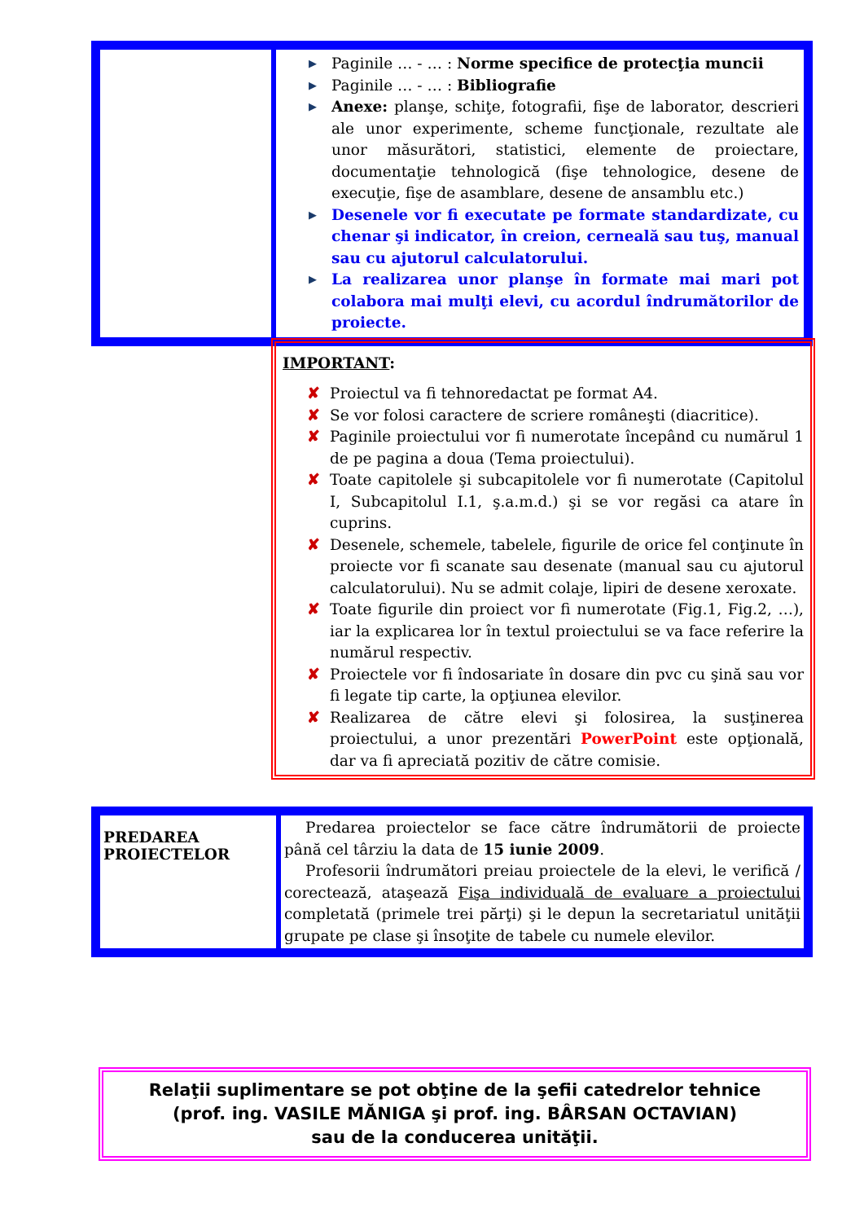| | ▶ Paginile … - … : Norme specifice de protecţia muncii ▶ Paginile … - … : Bibliografie ▶ Anexe: planşe, schiţe, fotografii, fişe de laborator, descrieri ale unor experimente, scheme funcţionale, rezultate ale unor măsurători, statistici, elemente de proiectare, documentaţie tehnologică (fişe tehnologice, desene de execuţie, fişe de asamblare, desene de ansamblu etc.) ▶ Desenele vor fi executate pe formate standardizate, cu chenar şi indicator, în creion, cerneală sau tuş, manual sau cu ajutorul calculatorului. ▶ La realizarea unor planşe în formate mai mari pot colabora mai mulţi elevi, cu acordul îndrumătorilor de proiecte. |
IMPORTANT:
✘ Proiectul va fi tehnoredactat pe format A4.
✘ Se vor folosi caractere de scriere româneşti (diacritice).
✘ Paginile proiectului vor fi numerotate începând cu numărul 1 de pe pagina a doua (Tema proiectului).
✘ Toate capitolele şi subcapitolele vor fi numerotate (Capitolul I, Subcapitolul I.1, ş.a.m.d.) şi se vor regăsi ca atare în cuprins.
✘ Desenele, schemele, tabelele, figurile de orice fel conţinute în proiecte vor fi scanate sau desenate (manual sau cu ajutorul calculatorului). Nu se admit colaje, lipiri de desene xeroxate.
✘ Toate figurile din proiect vor fi numerotate (Fig.1, Fig.2, …), iar la explicarea lor în textul proiectului se va face referire la numărul respectiv.
✘ Proiectele vor fi îndosariate în dosare din pvc cu şină sau vor fi legate tip carte, la opţiunea elevilor.
✘ Realizarea de către elevi şi folosirea, la susţinerea proiectului, a unor prezentări PowerPoint este opţională, dar va fi apreciată pozitiv de către comisie.
| PREDAREA PROIECTELOR | Predarea proiectelor se face către îndrumătorii de proiecte până cel târziu la data de 15 iunie 2009 . Profesorii îndrumători preiau proiectele de la elevi, le verifică / corectează, ataşează Fişa individuală de evaluare a proiectului completată (primele trei părţi) şi le depun la secretariatul unităţii grupate pe clase şi însoţite de tabele cu numele elevilor. |
Relaţii suplimentare se pot obţine de la şefii catedrelor tehnice
(prof. ing. VASILE MĂNIGA şi prof. ing. BÂRSAN OCTAVIAN)
sau de la conducerea unităţii.